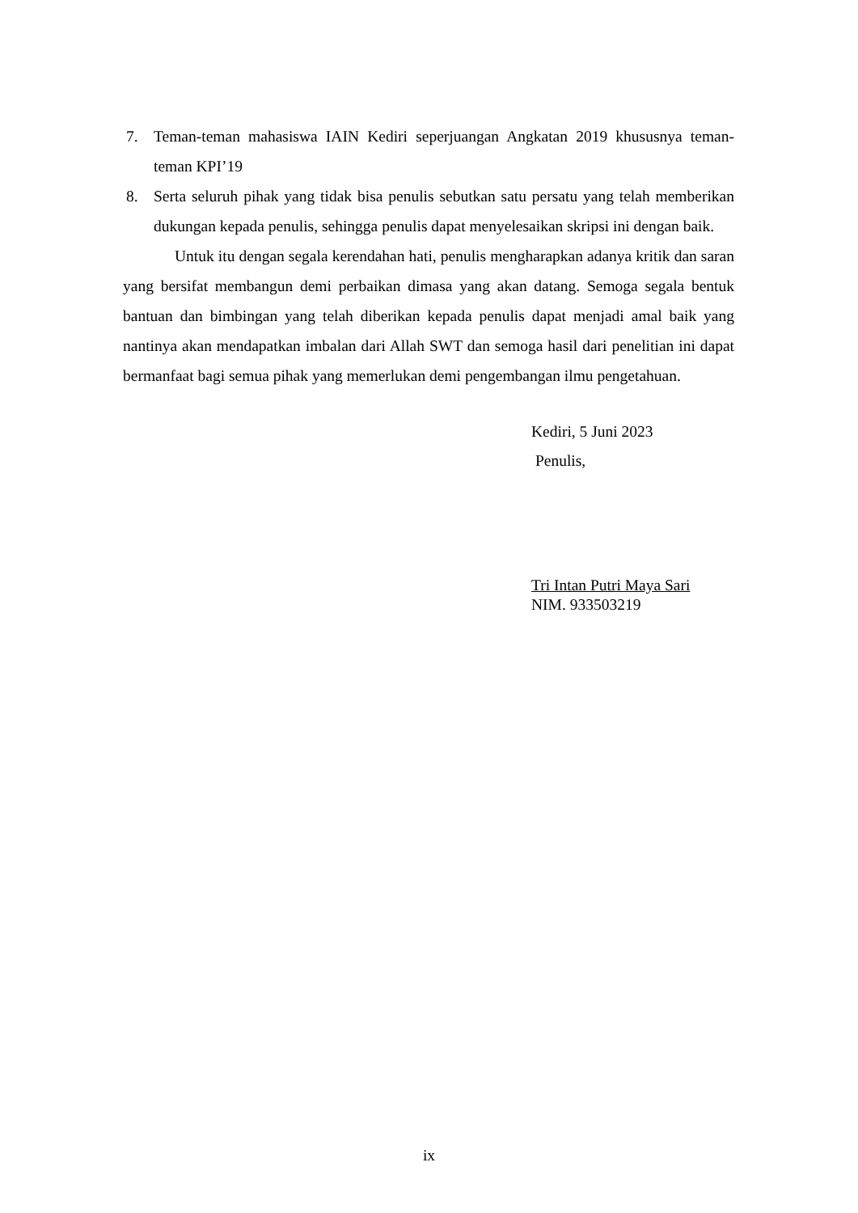7. Teman-teman mahasiswa IAIN Kediri seperjuangan Angkatan 2019 khususnya teman-teman KPI’19
8. Serta seluruh pihak yang tidak bisa penulis sebutkan satu persatu yang telah memberikan dukungan kepada penulis, sehingga penulis dapat menyelesaikan skripsi ini dengan baik.
Untuk itu dengan segala kerendahan hati, penulis mengharapkan adanya kritik dan saran yang bersifat membangun demi perbaikan dimasa yang akan datang. Semoga segala bentuk bantuan dan bimbingan yang telah diberikan kepada penulis dapat menjadi amal baik yang nantinya akan mendapatkan imbalan dari Allah SWT dan semoga hasil dari penelitian ini dapat bermanfaat bagi semua pihak yang memerlukan demi pengembangan ilmu pengetahuan.
Kediri, 5 Juni 2023
Penulis,
Tri Intan Putri Maya Sari
NIM. 933503219
ix